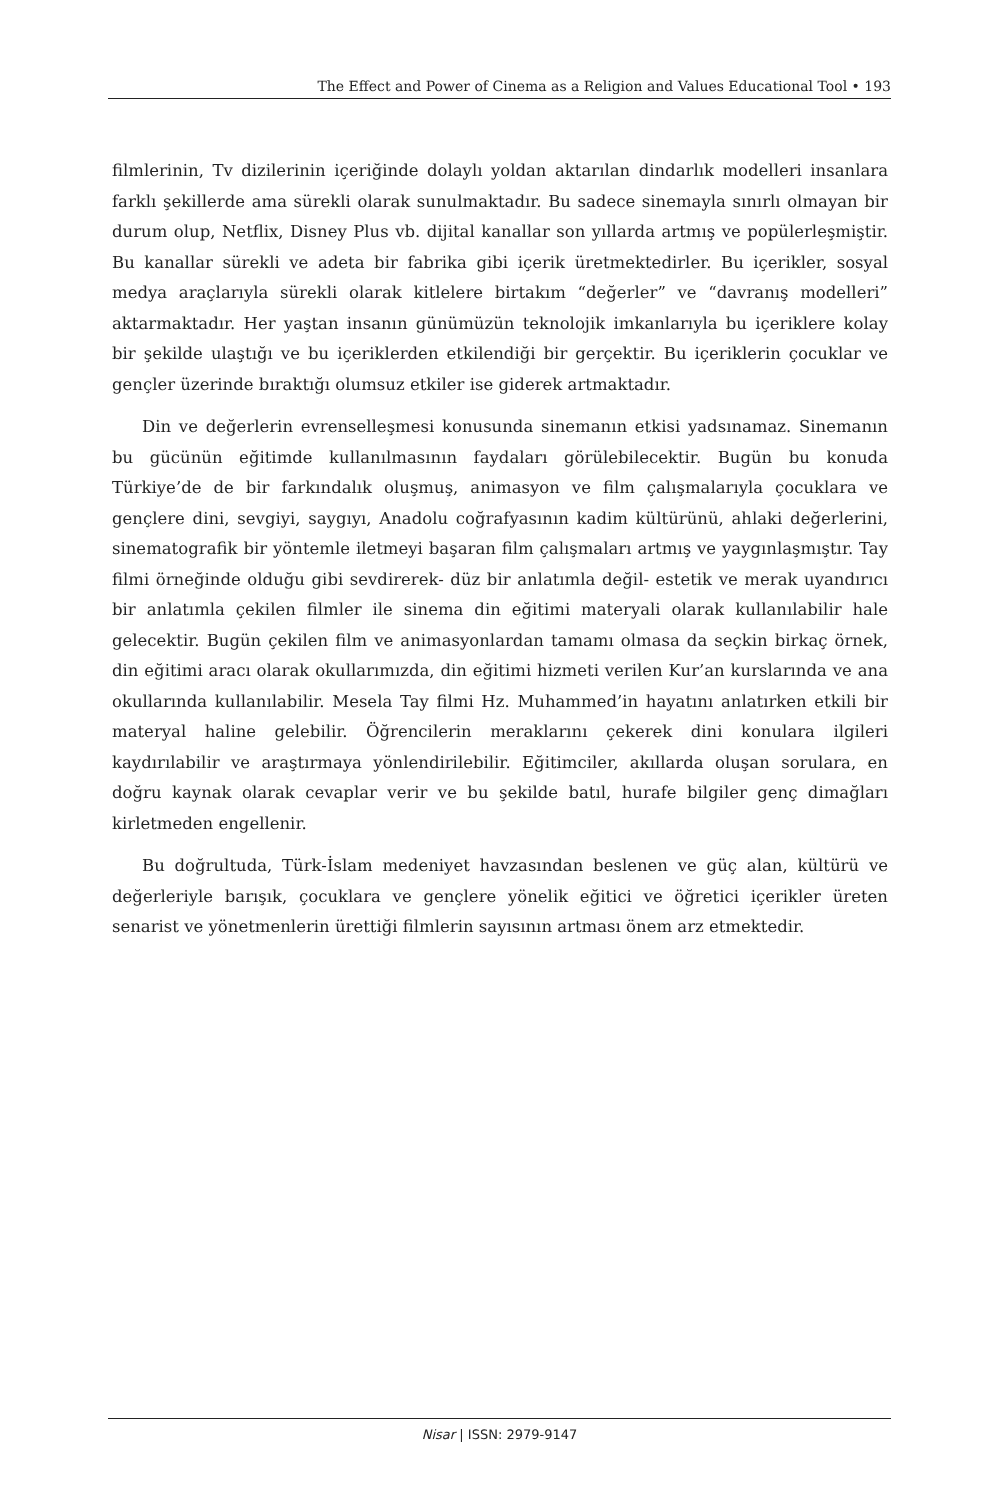The Effect and Power of Cinema as a Religion and Values Educational Tool • 193
filmlerinin, Tv dizilerinin içeriğinde dolaylı yoldan aktarılan dindarlık modelleri insanlara farklı şekillerde ama sürekli olarak sunulmaktadır. Bu sadece sinemayla sınırlı olmayan bir durum olup, Netflix, Disney Plus vb. dijital kanallar son yıllarda artmış ve popülerleşmiştir. Bu kanallar sürekli ve adeta bir fabrika gibi içerik üretmektedirler. Bu içerikler, sosyal medya araçlarıyla sürekli olarak kitlelere birtakım “değerler” ve “davranış modelleri” aktarmaktadır. Her yaştan insanın günümüzün teknolojik imkanlarıyla bu içeriklere kolay bir şekilde ulaştığı ve bu içeriklerden etkilendiği bir gerçektir. Bu içeriklerin çocuklar ve gençler üzerinde bıraktığı olumsuz etkiler ise giderek artmaktadır.
Din ve değerlerin evrenselleşmesi konusunda sinemanın etkisi yadsınamaz. Sinemanın bu gücünün eğitimde kullanılmasının faydaları görülebilecektir. Bugün bu konuda Türkiye’de de bir farkındalık oluşmuş, animasyon ve film çalışmalarıyla çocuklara ve gençlere dini, sevgiyi, saygıyı, Anadolu coğrafyasının kadim kültürünü, ahlaki değerlerini, sinematografik bir yöntemle iletmeyi başaran film çalışmaları artmış ve yaygınlaşmıştır. Tay filmi örneğinde olduğu gibi sevdirerek- düz bir anlatımla değil- estetik ve merak uyandırıcı bir anlatımla çekilen filmler ile sinema din eğitimi materyali olarak kullanılabilir hale gelecektir. Bugün çekilen film ve animasyonlardan tamamı olmasa da seçkin birkaç örnek, din eğitimi aracı olarak okullarımızda, din eğitimi hizmeti verilen Kur’an kurslarında ve ana okullarında kullanılabilir. Mesela Tay filmi Hz. Muhammed’in hayatını anlatırken etkili bir materyal haline gelebilir. Öğrencilerin meraklarını çekerek dini konulara ilgileri kaydırılabilir ve araştırmaya yönlendirilebilir. Eğitimciler, akıllarda oluşan sorulara, en doğru kaynak olarak cevaplar verir ve bu şekilde batıl, hurafe bilgiler genç dimağları kirletmeden engellenir.
Bu doğrultuda, Türk-İslam medeniyet havzasından beslenen ve güç alan, kültürü ve değerleriyle barışık, çocuklara ve gençlere yönelik eğitici ve öğretici içerikler üreten senarist ve yönetmenlerin ürettiği filmlerin sayısının artması önem arz etmektedir.
Nisar | ISSN: 2979-9147